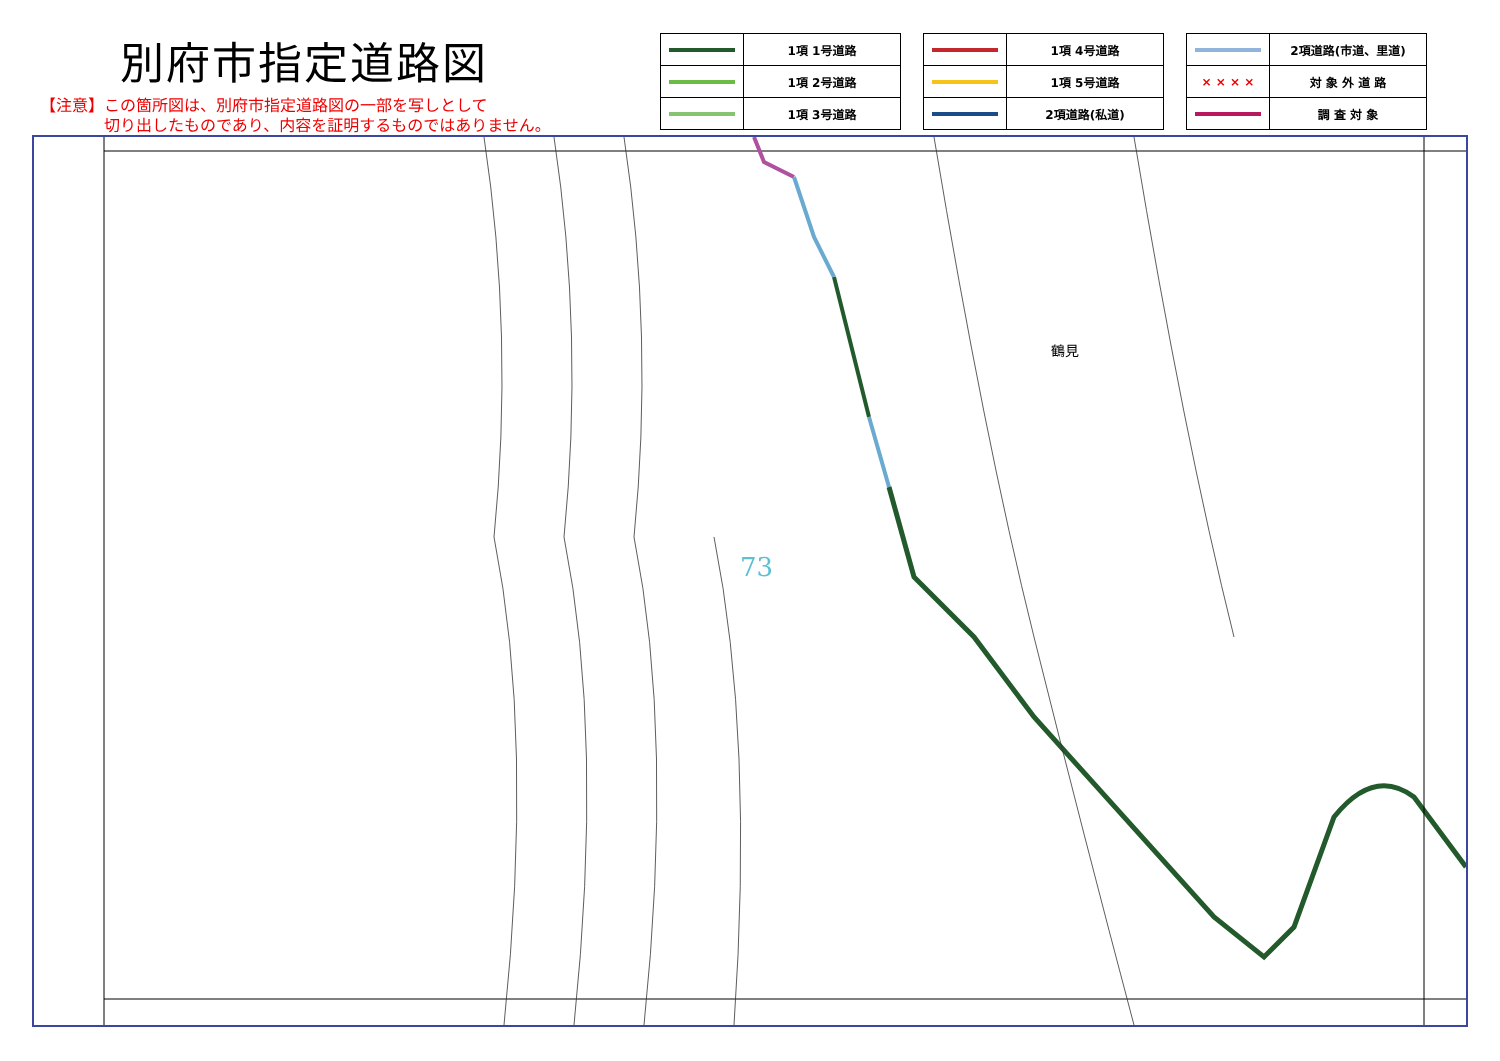別府市指定道路図
【注意】この箇所図は、別府市指定道路図の一部を写しとして
　　　　切り出したものであり、内容を証明するものではありません。
| | 1項 1号道路 |
| | 1項 2号道路 |
| | 1項 3号道路 |
| | 1項 4号道路 |
| | 1項 5号道路 |
| | 2項道路(私道) |
| | 2項道路(市道、里道) |
| × × × × | 対 象 外 道 路 |
| | 調 査 対 象 |
鶴見
73